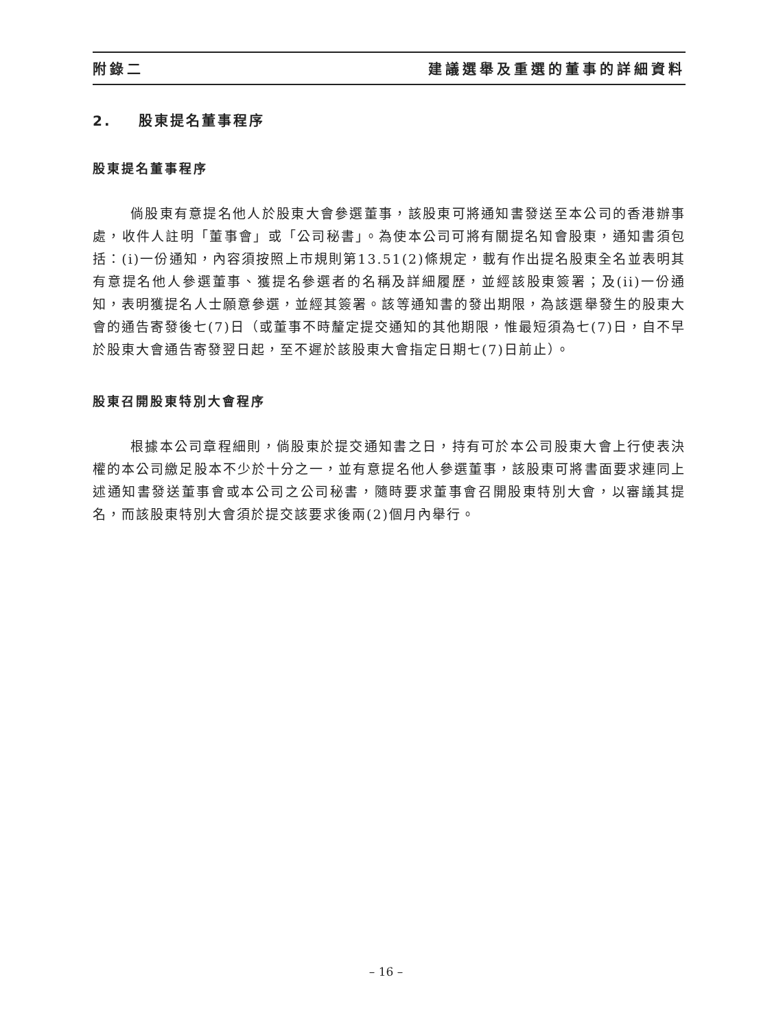附錄二 建議選舉及重選的董事的詳細資料
2. 股東提名董事程序
股東提名董事程序
倘股東有意提名他人於股東大會參選董事，該股東可將通知書發送至本公司的香港辦事處，收件人註明「董事會」或「公司秘書」。為使本公司可將有關提名知會股東，通知書須包括：(i)一份通知，內容須按照上市規則第13.51(2)條規定，載有作出提名股東全名並表明其有意提名他人參選董事、獲提名參選者的名稱及詳細履歷，並經該股東簽署；及(ii)一份通知，表明獲提名人士願意參選，並經其簽署。該等通知書的發出期限，為該選舉發生的股東大會的通告寄發後七(7)日（或董事不時釐定提交通知的其他期限，惟最短須為七(7)日，自不早於股東大會通告寄發翌日起，至不遲於該股東大會指定日期七(7)日前止）。
股東召開股東特別大會程序
根據本公司章程細則，倘股東於提交通知書之日，持有可於本公司股東大會上行使表決權的本公司繳足股本不少於十分之一，並有意提名他人參選董事，該股東可將書面要求連同上述通知書發送董事會或本公司之公司秘書，隨時要求董事會召開股東特別大會，以審議其提名，而該股東特別大會須於提交該要求後兩(2)個月內舉行。
– 16 –